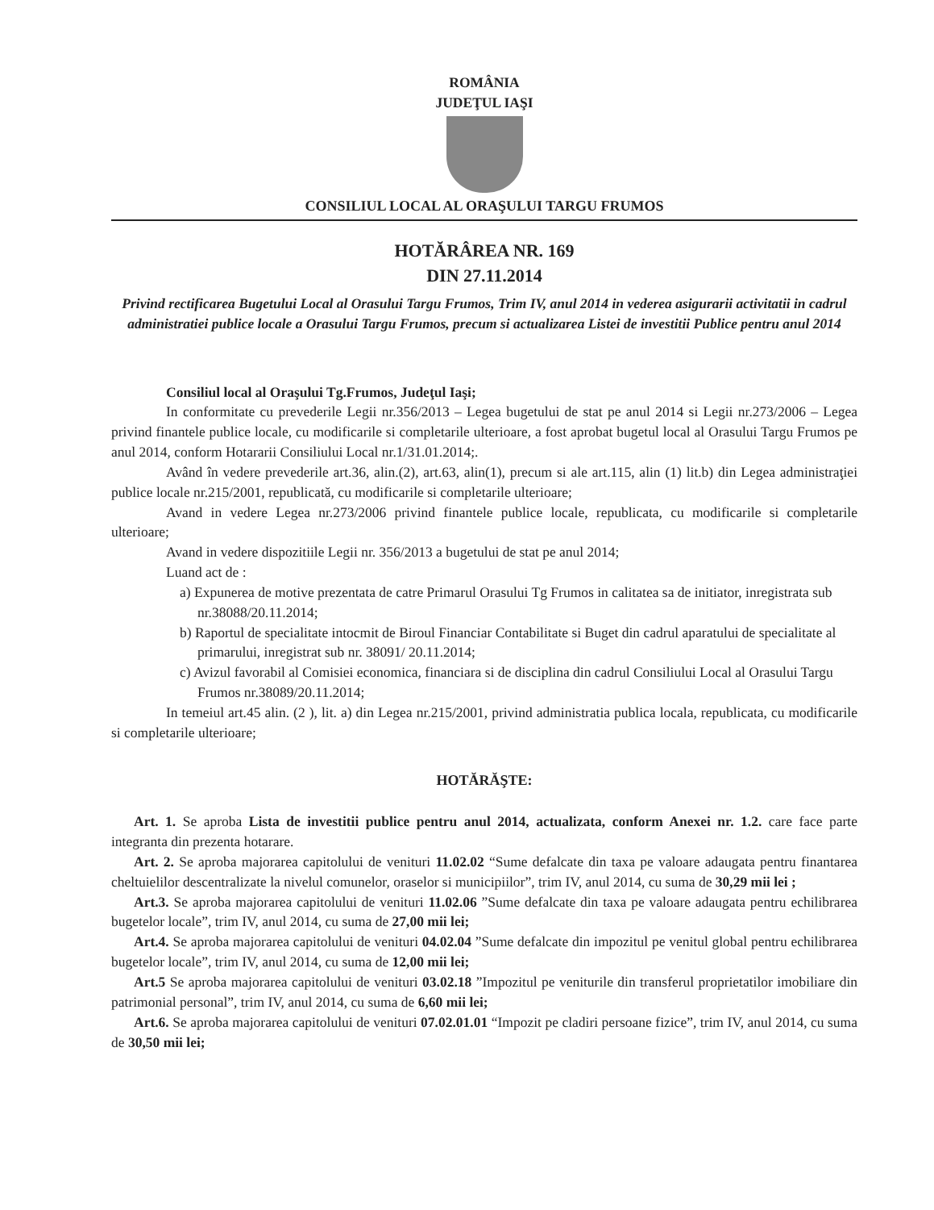ROMÂNIA
JUDEŢUL IAŞI
CONSILIUL LOCAL AL ORAŞULUI TARGU FRUMOS
HOTĂRÂREA NR. 169
DIN 27.11.2014
Privind rectificarea Bugetului Local al Orasului Targu Frumos, Trim IV, anul 2014 in vederea asigurarii activitatii in cadrul administratiei publice locale a Orasului Targu Frumos, precum si actualizarea Listei de investitii Publice pentru anul 2014
Consiliul local al Oraşului Tg.Frumos, Judeţul Iaşi;
In conformitate cu prevederile Legii nr.356/2013 – Legea bugetului de stat pe anul 2014 si Legii nr.273/2006 – Legea privind finantele publice locale, cu modificarile si completarile ulterioare, a fost aprobat bugetul local al Orasului Targu Frumos pe anul 2014, conform Hotararii Consiliului Local nr.1/31.01.2014;.
Având în vedere prevederile art.36, alin.(2), art.63, alin(1), precum si ale art.115, alin (1) lit.b) din Legea administraţiei publice locale nr.215/2001, republicată, cu modificarile si completarile ulterioare;
Avand in vedere Legea nr.273/2006 privind finantele publice locale, republicata, cu modificarile si completarile ulterioare;
Avand in vedere dispozitiile Legii nr. 356/2013 a bugetului de stat pe anul 2014;
Luand act de :
a) Expunerea de motive prezentata de catre Primarul Orasului Tg Frumos in calitatea sa de initiator, inregistrata sub nr.38088/20.11.2014;
b) Raportul de specialitate intocmit de Biroul Financiar Contabilitate si Buget din cadrul aparatului de specialitate al primarului, inregistrat sub nr. 38091/ 20.11.2014;
c) Avizul favorabil al Comisiei economica, financiara si de disciplina din cadrul Consiliului Local al Orasului Targu Frumos nr.38089/20.11.2014;
In temeiul art.45 alin. (2 ), lit. a) din Legea nr.215/2001, privind administratia publica locala, republicata, cu modificarile si completarile ulterioare;
HOTĂRĂŞTE:
Art. 1. Se aproba Lista de investitii publice pentru anul 2014, actualizata, conform Anexei nr. 1.2. care face parte integranta din prezenta hotarare.
Art. 2. Se aproba majorarea capitolului de venituri 11.02.02 “Sume defalcate din taxa pe valoare adaugata pentru finantarea cheltuielilor descentralizate la nivelul comunelor, oraselor si municipiilor”, trim IV, anul 2014, cu suma de 30,29 mii lei ;
Art.3. Se aproba majorarea capitolului de venituri 11.02.06 ”Sume defalcate din taxa pe valoare adaugata pentru echilibrarea bugetelor locale”, trim IV, anul 2014, cu suma de 27,00 mii lei;
Art.4. Se aproba majorarea capitolului de venituri 04.02.04 ”Sume defalcate din impozitul pe venitul global pentru echilibrarea bugetelor locale”, trim IV, anul 2014, cu suma de 12,00 mii lei;
Art.5 Se aproba majorarea capitolului de venituri 03.02.18 ”Impozitul pe veniturile din transferul proprietatilor imobiliare din patrimonial personal”, trim IV, anul 2014, cu suma de 6,60 mii lei;
Art.6. Se aproba majorarea capitolului de venituri 07.02.01.01 “Impozit pe cladiri persoane fizice”, trim IV, anul 2014, cu suma de 30,50 mii lei;